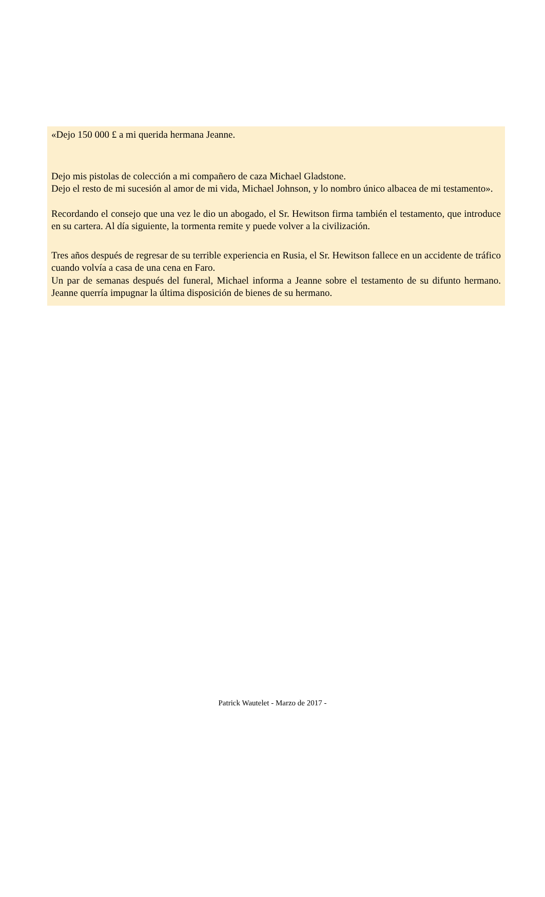«Dejo 150 000 £ a mi querida hermana Jeanne.
Dejo mis pistolas de colección a mi compañero de caza Michael Gladstone.
Dejo el resto de mi sucesión al amor de mi vida, Michael Johnson, y lo nombro único albacea de mi testamento».
Recordando el consejo que una vez le dio un abogado, el Sr. Hewitson firma también el testamento, que introduce en su cartera. Al día siguiente, la tormenta remite y puede volver a la civilización.
Tres años después de regresar de su terrible experiencia en Rusia, el Sr. Hewitson fallece en un accidente de tráfico cuando volvía a casa de una cena en Faro.
Un par de semanas después del funeral, Michael informa a Jeanne sobre el testamento de su difunto hermano. Jeanne querría impugnar la última disposición de bienes de su hermano.
Patrick Wautelet - Marzo de 2017 -